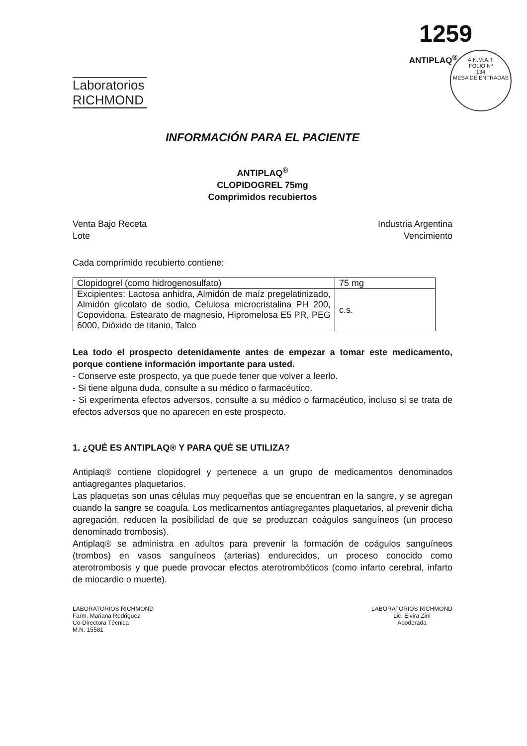A.N.M.A.T.
FOLIO Nº
134
MESA DE ENTRADAS
1259
Laboratorios
RICHMOND
ANTIPLAQ<sup>®</sup>
INFORMACIÓN PARA EL PACIENTE
ANTIPLAQ<sup>®</sup>
CLOPIDOGREL 75mg
Comprimidos recubiertos
Venta Bajo Receta
Lote
Industria Argentina
Vencimiento
Cada comprimido recubierto contiene:
| Clopidogrel (como hidrogenosulfato) | 75 mg |
| Excipientes: Lactosa anhidra, Almidón de maíz pregelatinizado, Almidón glicolato de sodio, Celulosa microcristalina PH 200, Copovidona, Estearato de magnesio, Hipromelosa E5 PR, PEG 6000, Dióxido de titanio, Talco | c.s. |
Lea todo el prospecto detenidamente antes de empezar a tomar este medicamento, porque contiene información importante para usted.
- Conserve este prospecto, ya que puede tener que volver a leerlo.
- Si tiene alguna duda, consulte a su médico o farmacéutico.
- Si experimenta efectos adversos, consulte a su médico o farmacéutico, incluso si se trata de efectos adversos que no aparecen en este prospecto.
1. ¿QUÉ ES ANTIPLAQ® Y PARA QUÉ SE UTILIZA?
Antiplaq® contiene clopidogrel y pertenece a un grupo de medicamentos denominados antiagregantes plaquetarios.
Las plaquetas son unas células muy pequeñas que se encuentran en la sangre, y se agregan cuando la sangre se coagula. Los medicamentos antiagregantes plaquetarios, al prevenir dicha agregación, reducen la posibilidad de que se produzcan coágulos sanguíneos (un proceso denominado trombosis).
Antiplaq® se administra en adultos para prevenir la formación de coágulos sanguíneos (trombos) en vasos sanguíneos (arterias) endurecidos, un proceso conocido como aterotrombosis y que puede provocar efectos aterotrombóticos (como infarto cerebral, infarto de miocardio o muerte).
LABORATORIOS RICHMOND
Farm. Mariana Rodriguez
Co-Directora Técnica
M.N. 15581
LABORATORIOS RICHMOND
Lic. Elvira Zini
Apoderada